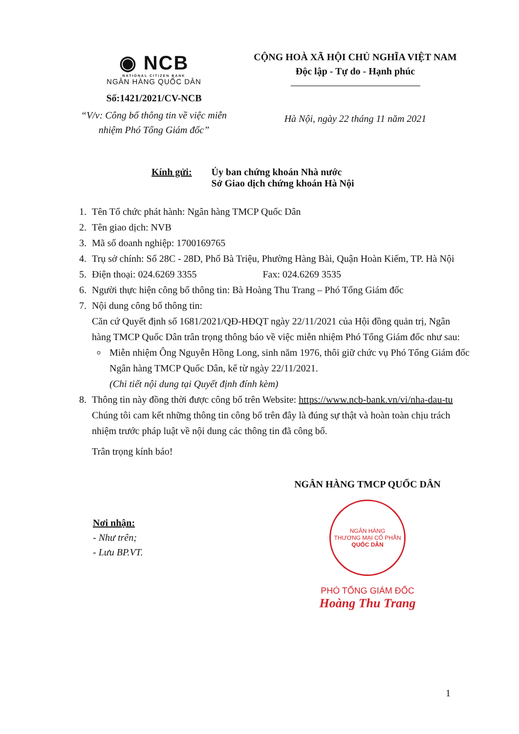◉ NCB
NATIONAL CITIZEN BANK
NGÂN HÀNG QUỐC DÂN
Số:1421/2021/CV-NCB
“V/v: Công bố thông tin về việc miễn nhiệm Phó Tổng Giám đốc”
CỘNG HOÀ XÃ HỘI CHỦ NGHĨA VIỆT NAM
Độc lập - Tự do - Hạnh phúc
Hà Nội, ngày 22 tháng 11 năm 2021
Kính gửi: Ủy ban chứng khoán Nhà nước
Sở Giao dịch chứng khoán Hà Nội
1. Tên Tổ chức phát hành: Ngân hàng TMCP Quốc Dân
2. Tên giao dịch: NVB
3. Mã số doanh nghiệp: 1700169765
4. Trụ sở chính: Số 28C - 28D, Phố Bà Triệu, Phường Hàng Bài, Quận Hoàn Kiếm, TP. Hà Nội
5. Điện thoại: 024.6269 3355 Fax: 024.6269 3535
6. Người thực hiện công bố thông tin: Bà Hoàng Thu Trang – Phó Tổng Giám đốc
7. Nội dung công bố thông tin:
Căn cứ Quyết định số 1681/2021/QĐ-HĐQT ngày 22/11/2021 của Hội đồng quản trị, Ngân hàng TMCP Quốc Dân trân trọng thông báo về việc miễn nhiệm Phó Tổng Giám đốc như sau:
Miễn nhiệm Ông Nguyễn Hồng Long, sinh năm 1976, thôi giữ chức vụ Phó Tổng Giám đốc Ngân hàng TMCP Quốc Dân, kể từ ngày 22/11/2021.
(Chi tiết nội dung tại Quyết định đính kèm)
8. Thông tin này đồng thời được công bố trên Website: https://www.ncb-bank.vn/vi/nha-dau-tu
Chúng tôi cam kết những thông tin công bố trên đây là đúng sự thật và hoàn toàn chịu trách nhiệm trước pháp luật về nội dung các thông tin đã công bố.
Trân trọng kính báo!
Nơi nhận:
- Như trên;
- Lưu BP.VT.
NGÂN HÀNG TMCP QUỐC DÂN
NGÂN HÀNG
THƯƠNG MẠI CỔ PHẦN
QUỐC DÂN
PHÓ TỔNG GIÁM ĐỐC
Hoàng Thu Trang
1